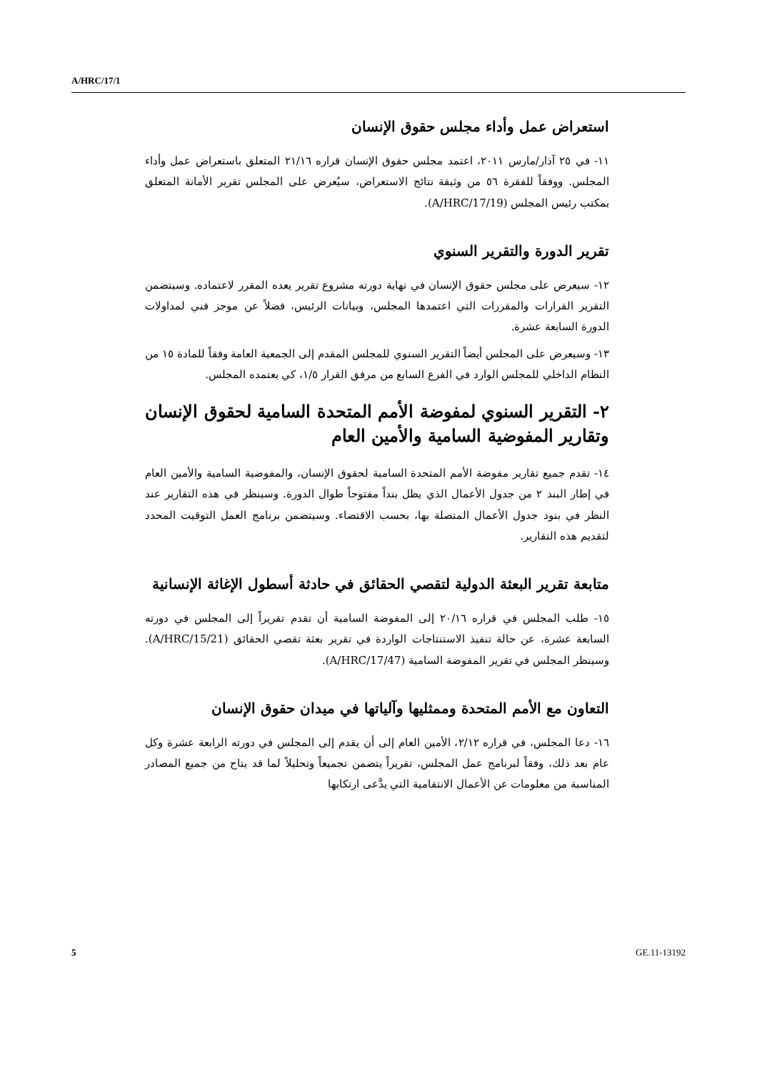A/HRC/17/1
استعراض عمل وأداء مجلس حقوق الإنسان
١١- في ٢٥ آذار/مارس ٢٠١١، اعتمد مجلس حقوق الإنسان قراره ٢١/١٦ المتعلق باستعراض عمل وأداء المجلس. ووفقاً للفقرة ٥٦ من وثيقة نتائج الاستعراض، سيُعرض على المجلس تقرير الأمانة المتعلق بمكتب رئيس المجلس (A/HRC/17/19).
تقرير الدورة والتقرير السنوي
١٢- سيعرض على مجلس حقوق الإنسان في نهاية دورته مشروع تقرير يعده المقرر لاعتماده. وسيتضمن التقرير القرارات والمقررات التي اعتمدها المجلس، وبيانات الرئيس، فضلاً عن موجز فني لمداولات الدورة السابعة عشرة.
١٣- وسيعرض على المجلس أيضاً التقرير السنوي للمجلس المقدم إلى الجمعية العامة وفقاً للمادة ١٥ من النظام الداخلي للمجلس الوارد في الفرع السابع من مرفق القرار ١/٥، كي يعتمده المجلس.
٢- التقرير السنوي لمفوضة الأمم المتحدة السامية لحقوق الإنسان وتقارير المفوضية السامية والأمين العام
١٤- تقدم جميع تقارير مفوضة الأمم المتحدة السامية لحقوق الإنسان، والمفوضية السامية والأمين العام في إطار البند ٢ من جدول الأعمال الذي يظل بنداً مفتوحاً طوال الدورة. وسينظر في هذه التقارير عند النظر في بنود جدول الأعمال المتصلة بها، بحسب الاقتضاء. وسيتضمن برنامج العمل التوقيت المحدد لتقديم هذه التقارير.
متابعة تقرير البعثة الدولية لتقصي الحقائق في حادثة أسطول الإغاثة الإنسانية
١٥- طلب المجلس في قراره ٢٠/١٦ إلى المفوضة السامية أن تقدم تقريراً إلى المجلس في دورته السابعة عشرة، عن حالة تنفيذ الاستنتاجات الواردة في تقرير بعثة تقصي الحقائق (A/HRC/15/21). وسينظر المجلس في تقرير المفوضة السامية (A/HRC/17/47).
التعاون مع الأمم المتحدة وممثليها وآلياتها في ميدان حقوق الإنسان
١٦- دعا المجلس، في قراره ٢/١٢، الأمين العام إلى أن يقدم إلى المجلس في دورته الرابعة عشرة وكل عام بعد ذلك، وفقاً لبرنامج عمل المجلس، تقريراً يتضمن تجميعاً وتحليلاً لما قد يتاح من جميع المصادر المناسبة من معلومات عن الأعمال الانتقامية التي يدَّعى ارتكابها
5 GE.11-13192